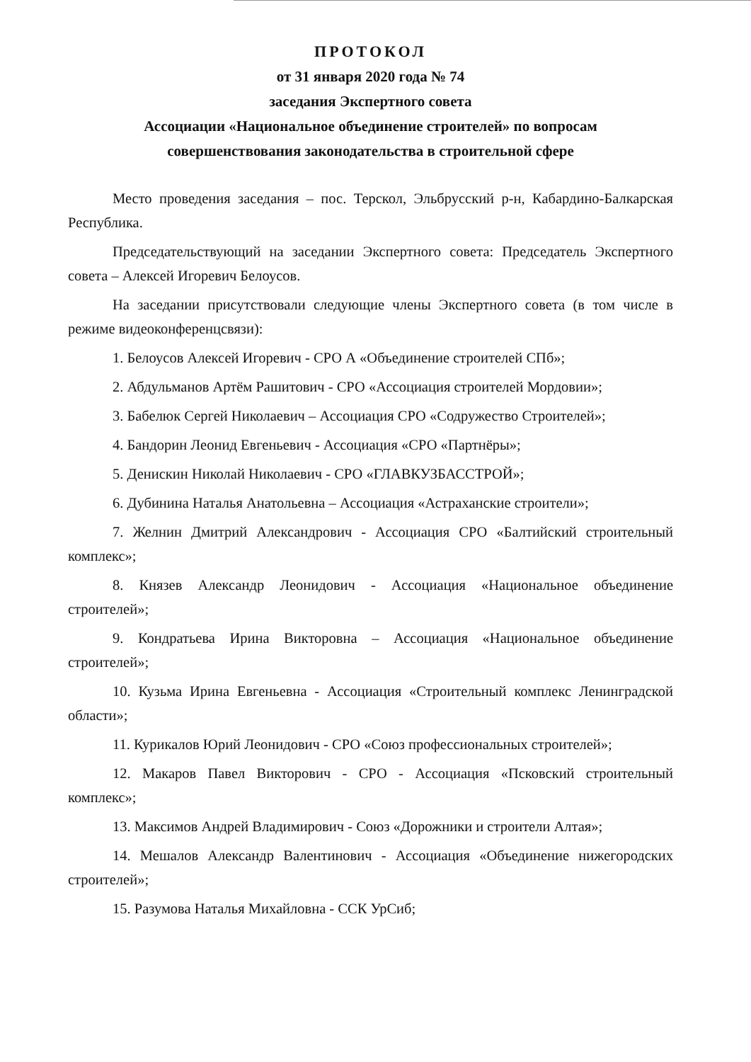ПРОТОКОЛ
от 31 января 2020 года № 74
заседания Экспертного совета
Ассоциации «Национальное объединение строителей» по вопросам
совершенствования законодательства в строительной сфере
Место проведения заседания – пос. Терскол, Эльбрусский р-н, Кабардино-Балкарская Республика.
Председательствующий на заседании Экспертного совета: Председатель Экспертного совета – Алексей Игоревич Белоусов.
На заседании присутствовали следующие члены Экспертного совета (в том числе в режиме видеоконференцсвязи):
1. Белоусов Алексей Игоревич - СРО А «Объединение строителей СПб»;
2. Абдульманов Артём Рашитович - СРО «Ассоциация строителей Мордовии»;
3. Бабелюк Сергей Николаевич – Ассоциация СРО «Содружество Строителей»;
4. Бандорин Леонид Евгеньевич - Ассоциация «СРО «Партнёры»;
5. Денискин Николай Николаевич - СРО «ГЛАВКУЗБАССТРОЙ»;
6. Дубинина Наталья Анатольевна – Ассоциация «Астраханские строители»;
7. Желнин Дмитрий Александрович - Ассоциация СРО «Балтийский строительный комплекс»;
8. Князев Александр Леонидович - Ассоциация «Национальное объединение строителей»;
9. Кондратьева Ирина Викторовна – Ассоциация «Национальное объединение строителей»;
10. Кузьма Ирина Евгеньевна - Ассоциация «Строительный комплекс Ленинградской области»;
11. Курикалов Юрий Леонидович - СРО «Союз профессиональных строителей»;
12. Макаров Павел Викторович - СРО - Ассоциация «Псковский строительный комплекс»;
13. Максимов Андрей Владимирович - Союз «Дорожники и строители Алтая»;
14. Мешалов Александр Валентинович - Ассоциация «Объединение нижегородских строителей»;
15. Разумова Наталья Михайловна - ССК УрСиб;